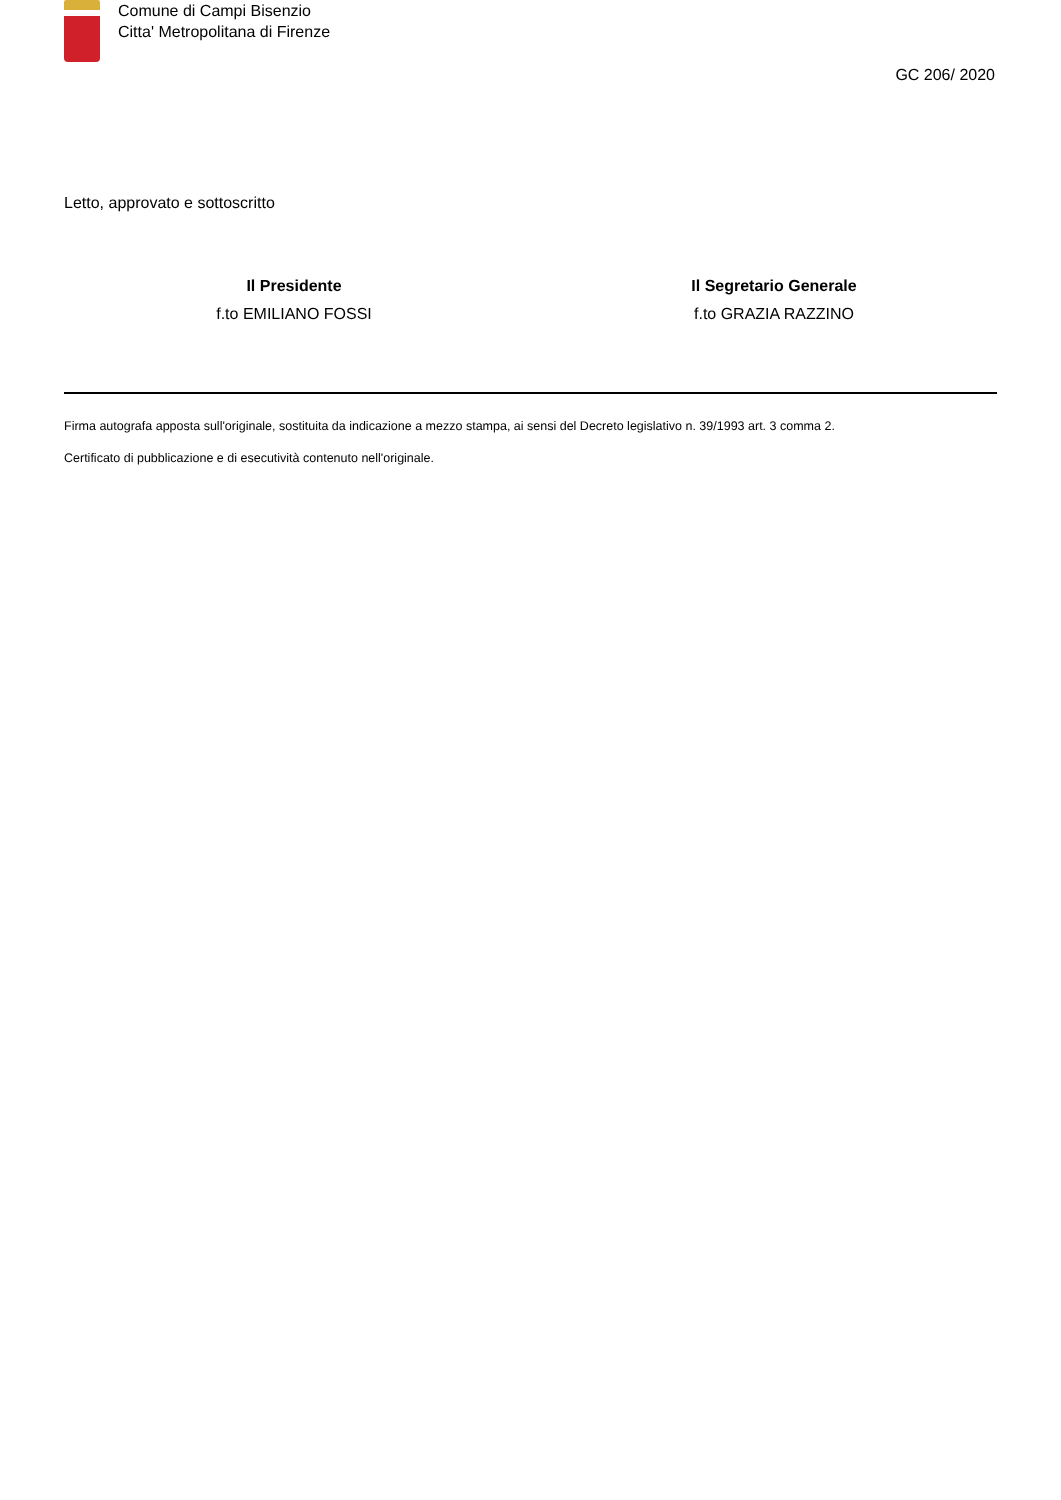Comune di Campi Bisenzio
Citta' Metropolitana di Firenze
GC 206/ 2020
Letto, approvato e sottoscritto
Il Presidente
f.to EMILIANO FOSSI
Il Segretario Generale
f.to GRAZIA RAZZINO
Firma autografa apposta sull'originale, sostituita da indicazione a mezzo stampa, ai sensi del Decreto legislativo n. 39/1993 art. 3 comma 2.
Certificato di pubblicazione e di esecutività contenuto nell'originale.